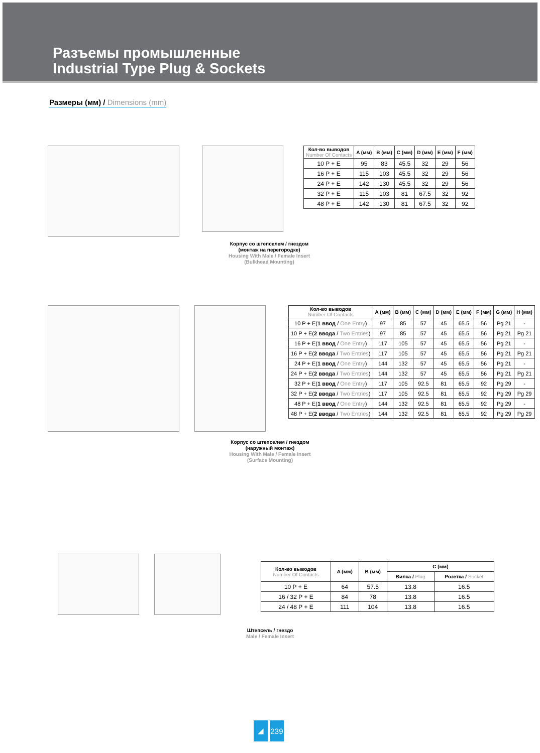Разъемы промышленные
Industrial Type Plug & Sockets
Размеры (мм) / Dimensions (mm)
| Кол-во выводов Number Of Contacts | A (мм) | B (мм) | C (мм) | D (мм) | E (мм) | F (мм) |
| --- | --- | --- | --- | --- | --- | --- |
| 10 P + E | 95 | 83 | 45.5 | 32 | 29 | 56 |
| 16 P + E | 115 | 103 | 45.5 | 32 | 29 | 56 |
| 24 P + E | 142 | 130 | 45.5 | 32 | 29 | 56 |
| 32 P + E | 115 | 103 | 81 | 67.5 | 32 | 92 |
| 48 P + E | 142 | 130 | 81 | 67.5 | 32 | 92 |
Корпус со штепселем / гнездом
(монтаж на перегородке)
Housing With Male / Female Insert
(Bulkhead Mounting)
| Кол-во выводов Number Of Contacts | A (мм) | B (мм) | C (мм) | D (мм) | E (мм) | F (мм) | G (мм) | H (мм) |
| --- | --- | --- | --- | --- | --- | --- | --- | --- |
| 10 P + E( 1 ввод / One Entry ) | 97 | 85 | 57 | 45 | 65.5 | 56 | Pg 21 | - |
| 10 P + E( 2 ввода / Two Entries ) | 97 | 85 | 57 | 45 | 65.5 | 56 | Pg 21 | Pg 21 |
| 16 P + E( 1 ввод / One Entry ) | 117 | 105 | 57 | 45 | 65.5 | 56 | Pg 21 | - |
| 16 P + E( 2 ввода / Two Entries ) | 117 | 105 | 57 | 45 | 65.5 | 56 | Pg 21 | Pg 21 |
| 24 P + E( 1 ввод / One Entry ) | 144 | 132 | 57 | 45 | 65.5 | 56 | Pg 21 | - |
| 24 P + E( 2 ввода / Two Entries ) | 144 | 132 | 57 | 45 | 65.5 | 56 | Pg 21 | Pg 21 |
| 32 P + E( 1 ввод / One Entry ) | 117 | 105 | 92.5 | 81 | 65.5 | 92 | Pg 29 | - |
| 32 P + E( 2 ввода / Two Entries ) | 117 | 105 | 92.5 | 81 | 65.5 | 92 | Pg 29 | Pg 29 |
| 48 P + E( 1 ввод / One Entry ) | 144 | 132 | 92.5 | 81 | 65.5 | 92 | Pg 29 | - |
| 48 P + E( 2 ввода / Two Entries ) | 144 | 132 | 92.5 | 81 | 65.5 | 92 | Pg 29 | Pg 29 |
Корпус со штепселем / гнездом
(наружный монтаж)
Housing With Male / Female Insert
(Surface Mounting)
| Кол-во выводов Number Of Contacts | A (мм) | B (мм) | C (мм) | |
| --- | --- | --- | --- | --- |
| | | | Вилка / Plug | Розетка / Socket |
| 10 P + E | 64 | 57.5 | 13.8 | 16.5 |
| 16 / 32 P + E | 84 | 78 | 13.8 | 16.5 |
| 24 / 48 P + E | 111 | 104 | 13.8 | 16.5 |
Штепсель / гнездо
Male / Female Insert
◢ 239